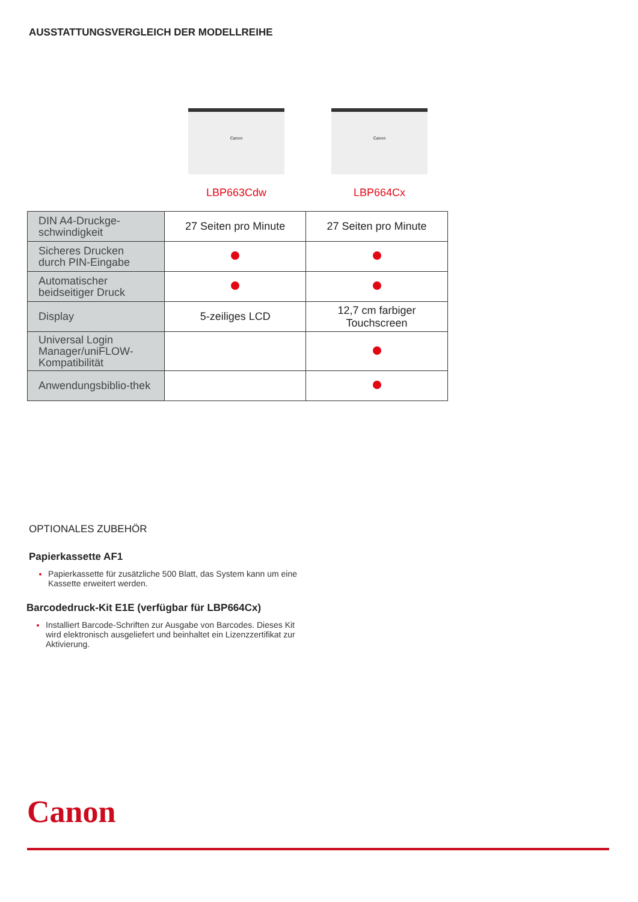AUSSTATTUNGSVERGLEICH DER MODELLREIHE
Canon
LBP663Cdw
Canon
LBP664Cx
| DIN A4-Druckge-schwindigkeit | 27 Seiten pro Minute | 27 Seiten pro Minute |
| Sicheres Drucken durch PIN-Eingabe | | |
| Automatischer beidseitiger Druck | | |
| Display | 5-zeiliges LCD | 12,7 cm farbiger Touchscreen |
| Universal Login Manager/uniFLOW-Kompatibilität | | |
| Anwendungsbiblio-thek | | |
OPTIONALES ZUBEHÖR
Papierkassette AF1
Papierkassette für zusätzliche 500 Blatt, das System kann um eine Kassette erweitert werden.
Barcodedruck-Kit E1E (verfügbar für LBP664Cx)
Installiert Barcode-Schriften zur Ausgabe von Barcodes. Dieses Kit wird elektronisch ausgeliefert und beinhaltet ein Lizenzzertifikat zur Aktivierung.
Canon